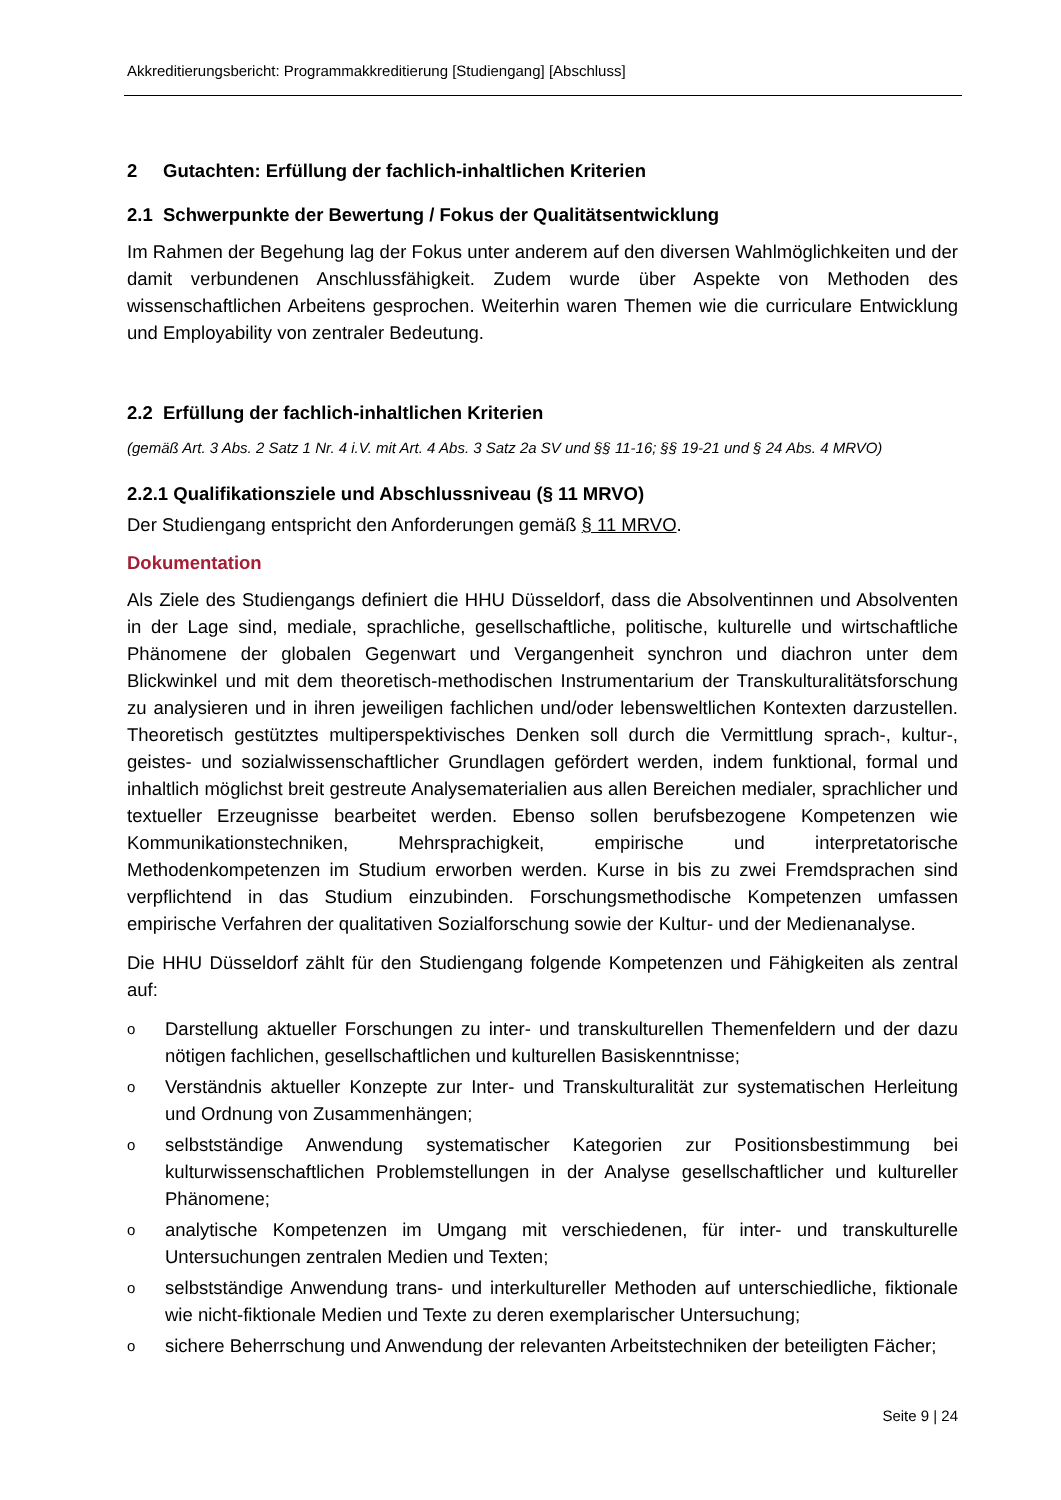Akkreditierungsbericht: Programmakkreditierung [Studiengang] [Abschluss]
2 Gutachten: Erfüllung der fachlich-inhaltlichen Kriterien
2.1 Schwerpunkte der Bewertung / Fokus der Qualitätsentwicklung
Im Rahmen der Begehung lag der Fokus unter anderem auf den diversen Wahlmöglichkeiten und der damit verbundenen Anschlussfähigkeit. Zudem wurde über Aspekte von Methoden des wissenschaftlichen Arbeitens gesprochen. Weiterhin waren Themen wie die curriculare Entwicklung und Employability von zentraler Bedeutung.
2.2 Erfüllung der fachlich-inhaltlichen Kriterien
(gemäß Art. 3 Abs. 2 Satz 1 Nr. 4 i.V. mit Art. 4 Abs. 3 Satz 2a SV und §§ 11-16; §§ 19-21 und § 24 Abs. 4 MRVO)
2.2.1 Qualifikationsziele und Abschlussniveau (§ 11 MRVO)
Der Studiengang entspricht den Anforderungen gemäß § 11 MRVO.
Dokumentation
Als Ziele des Studiengangs definiert die HHU Düsseldorf, dass die Absolventinnen und Absolventen in der Lage sind, mediale, sprachliche, gesellschaftliche, politische, kulturelle und wirtschaftliche Phänomene der globalen Gegenwart und Vergangenheit synchron und diachron unter dem Blickwinkel und mit dem theoretisch-methodischen Instrumentarium der Transkulturalitätsforschung zu analysieren und in ihren jeweiligen fachlichen und/oder lebensweltlichen Kontexten darzustellen. Theoretisch gestütztes multiperspektivisches Denken soll durch die Vermittlung sprach-, kultur-, geistes- und sozialwissenschaftlicher Grundlagen gefördert werden, indem funktional, formal und inhaltlich möglichst breit gestreute Analysematerialien aus allen Bereichen medialer, sprachlicher und textueller Erzeugnisse bearbeitet werden. Ebenso sollen berufsbezogene Kompetenzen wie Kommunikationstechniken, Mehrsprachigkeit, empirische und interpretatorische Methodenkompetenzen im Studium erworben werden. Kurse in bis zu zwei Fremdsprachen sind verpflichtend in das Studium einzubinden. Forschungsmethodische Kompetenzen umfassen empirische Verfahren der qualitativen Sozialforschung sowie der Kultur- und der Medienanalyse.
Die HHU Düsseldorf zählt für den Studiengang folgende Kompetenzen und Fähigkeiten als zentral auf:
o Darstellung aktueller Forschungen zu inter- und transkulturellen Themenfeldern und der dazu nötigen fachlichen, gesellschaftlichen und kulturellen Basiskenntnisse;
o Verständnis aktueller Konzepte zur Inter- und Transkulturalität zur systematischen Herleitung und Ordnung von Zusammenhängen;
oselbstständige Anwendung systematischer Kategorien zur Positionsbestimmung bei kulturwissenschaftlichen Problemstellungen in der Analyse gesellschaftlicher und kultureller Phänomene;
oanalytische Kompetenzen im Umgang mit verschiedenen, für inter- und transkulturelle Untersuchungen zentralen Medien und Texten;
oselbstständige Anwendung trans- und interkultureller Methoden auf unterschiedliche, fiktionale wie nicht-fiktionale Medien und Texte zu deren exemplarischer Untersuchung;
osichere Beherrschung und Anwendung der relevanten Arbeitstechniken der beteiligten Fächer;
Seite 9 | 24